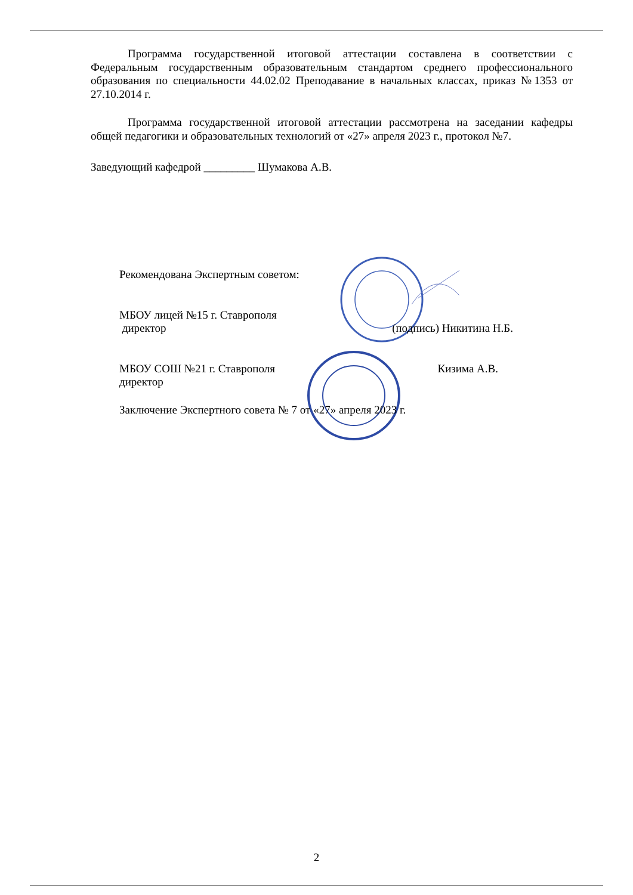Программа государственной итоговой аттестации составлена в соответствии с Федеральным государственным образовательным стандартом среднего профессионального образования по специальности 44.02.02 Преподавание в начальных классах, приказ №1353 от 27.10.2014 г.
Программа государственной итоговой аттестации рассмотрена на заседании кафедры общей педагогики и образовательных технологий от «27» апреля 2023 г., протокол №7.
Заведующий кафедрой _________ Шумакова А.В.
Рекомендована Экспертным советом:
МБОУ лицей №15 г. Ставрополя
директор (подпись) Никитина Н.Б.
МБОУ СОШ №21 г. Ставрополя Кизима А.В.
директор
Заключение Экспертного совета № 7 от «27» апреля 2023 г.
2